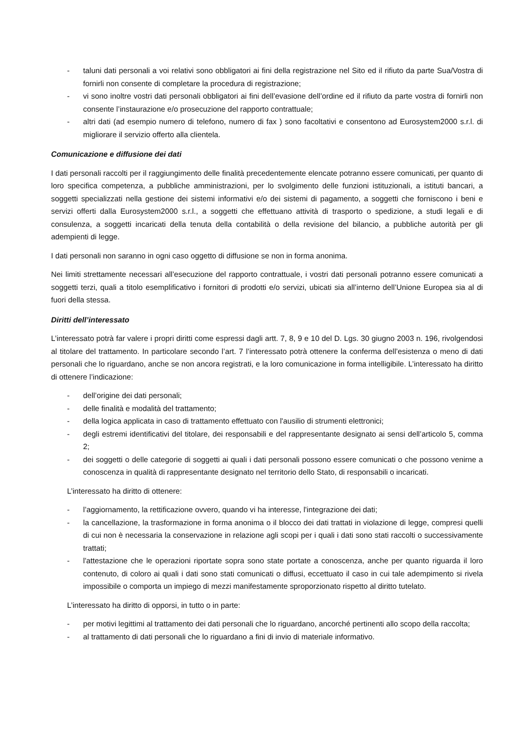- taluni dati personali a voi relativi sono obbligatori ai fini della registrazione nel Sito ed il rifiuto da parte Sua/Vostra di fornirli non consente di completare la procedura di registrazione;
- vi sono inoltre vostri dati personali obbligatori ai fini dell’evasione dell’ordine ed il rifiuto da parte vostra di fornirli non consente l’instaurazione e/o prosecuzione del rapporto contrattuale;
- altri dati (ad esempio numero di telefono, numero di fax ) sono facoltativi e consentono ad Eurosystem2000 s.r.l. di migliorare il servizio offerto alla clientela.
Comunicazione e diffusione dei dati
I dati personali raccolti per il raggiungimento delle finalità precedentemente elencate potranno essere comunicati, per quanto di loro specifica competenza, a pubbliche amministrazioni, per lo svolgimento delle funzioni istituzionali, a istituti bancari, a soggetti specializzati nella gestione dei sistemi informativi e/o dei sistemi di pagamento, a soggetti che forniscono i beni e servizi offerti dalla Eurosystem2000 s.r.l., a soggetti che effettuano attività di trasporto o spedizione, a studi legali e di consulenza, a soggetti incaricati della tenuta della contabilità o della revisione del bilancio, a pubbliche autorità per gli adempienti di legge.
I dati personali non saranno in ogni caso oggetto di diffusione se non in forma anonima.
Nei limiti strettamente necessari all’esecuzione del rapporto contrattuale, i vostri dati personali potranno essere comunicati a soggetti terzi, quali a titolo esemplificativo i fornitori di prodotti e/o servizi, ubicati sia all’interno dell’Unione Europea sia al di fuori della stessa.
Diritti dell’interessato
L’interessato potrà far valere i propri diritti come espressi dagli artt. 7, 8, 9 e 10 del D. Lgs. 30 giugno 2003 n. 196, rivolgendosi al titolare del trattamento. In particolare secondo l’art. 7 l’interessato potrà ottenere la conferma dell’esistenza o meno di dati personali che lo riguardano, anche se non ancora registrati, e la loro comunicazione in forma intelligibile. L’interessato ha diritto di ottenere l’indicazione:
- dell’origine dei dati personali;
- delle finalità e modalità del trattamento;
- della logica applicata in caso di trattamento effettuato con l'ausilio di strumenti elettronici;
- degli estremi identificativi del titolare, dei responsabili e del rappresentante designato ai sensi dell’articolo 5, comma 2;
- dei soggetti o delle categorie di soggetti ai quali i dati personali possono essere comunicati o che possono venirne a conoscenza in qualità di rappresentante designato nel territorio dello Stato, di responsabili o incaricati.
L’interessato ha diritto di ottenere:
- l’aggiornamento, la rettificazione ovvero, quando vi ha interesse, l'integrazione dei dati;
- la cancellazione, la trasformazione in forma anonima o il blocco dei dati trattati in violazione di legge, compresi quelli di cui non è necessaria la conservazione in relazione agli scopi per i quali i dati sono stati raccolti o successivamente trattati;
- l'attestazione che le operazioni riportate sopra sono state portate a conoscenza, anche per quanto riguarda il loro contenuto, di coloro ai quali i dati sono stati comunicati o diffusi, eccettuato il caso in cui tale adempimento si rivela impossibile o comporta un impiego di mezzi manifestamente sproporzionato rispetto al diritto tutelato.
L’interessato ha diritto di opporsi, in tutto o in parte:
- per motivi legittimi al trattamento dei dati personali che lo riguardano, ancorché pertinenti allo scopo della raccolta;
- al trattamento di dati personali che lo riguardano a fini di invio di materiale informativo.